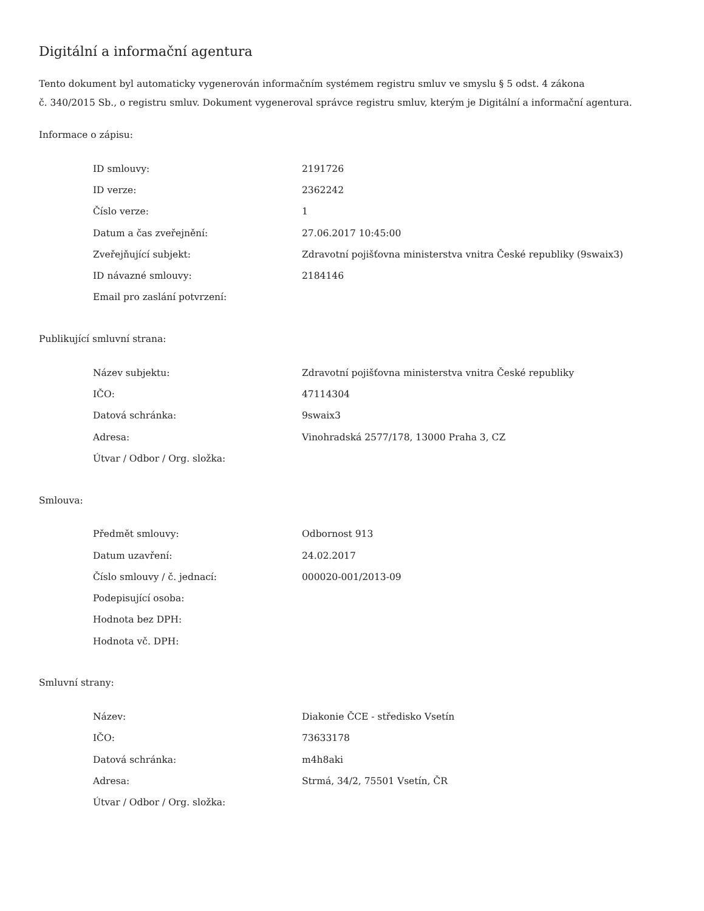Digitální a informační agentura
Tento dokument byl automaticky vygenerován informačním systémem registru smluv ve smyslu § 5 odst. 4 zákona
č. 340/2015 Sb., o registru smluv. Dokument vygeneroval správce registru smluv, kterým je Digitální a informační agentura.
Informace o zápisu:
| ID smlouvy: | 2191726 |
| ID verze: | 2362242 |
| Číslo verze: | 1 |
| Datum a čas zveřejnění: | 27.06.2017 10:45:00 |
| Zveřejňující subjekt: | Zdravotní pojišťovna ministerstva vnitra České republiky (9swaix3) |
| ID návazné smlouvy: | 2184146 |
| Email pro zaslání potvrzení: | |
Publikující smluvní strana:
| Název subjektu: | Zdravotní pojišťovna ministerstva vnitra České republiky |
| IČO: | 47114304 |
| Datová schránka: | 9swaix3 |
| Adresa: | Vinohradská 2577/178, 13000 Praha 3, CZ |
| Útvar / Odbor / Org. složka: | |
Smlouva:
| Předmět smlouvy: | Odbornost 913 |
| Datum uzavření: | 24.02.2017 |
| Číslo smlouvy / č. jednací: | 000020-001/2013-09 |
| Podepisující osoba: | |
| Hodnota bez DPH: | |
| Hodnota vč. DPH: | |
Smluvní strany:
| Název: | Diakonie ČCE - středisko Vsetín |
| IČO: | 73633178 |
| Datová schránka: | m4h8aki |
| Adresa: | Strmá, 34/2, 75501 Vsetín, ČR |
| Útvar / Odbor / Org. složka: | |